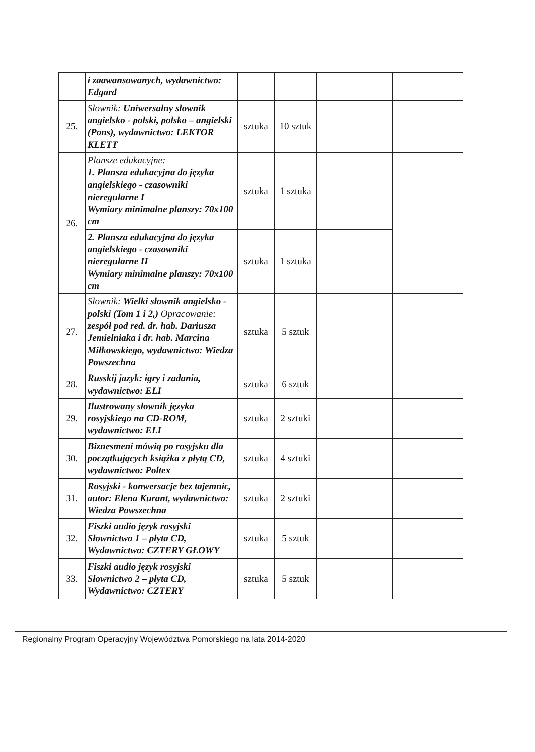| | i zaawansowanych, wydawnictwo: Edgard | | | | |
| 25. | Słownik: Uniwersalny słownik angielsko - polski, polsko – angielski (Pons), wydawnictwo: LEKTOR KLETT | sztuka | 10 sztuk | | |
| 26. | Plansze edukacyjne: 1. Plansza edukacyjna do języka angielskiego - czasowniki nieregularne I Wymiary minimalne planszy: 70x100 cm | sztuka | 1 sztuka | | |
| | 2. Plansza edukacyjna do języka angielskiego - czasowniki nieregularne II Wymiary minimalne planszy: 70x100 cm | sztuka | 1 sztuka | | |
| 27. | Słownik: Wielki słownik angielsko - polski (Tom 1 i 2,) Opracowanie: zespół pod red. dr. hab. Dariusza Jemielniaka i dr. hab. Marcina Miłkowskiego, wydawnictwo: Wiedza Powszechna | sztuka | 5 sztuk | | |
| 28. | Russkij jazyk: igry i zadania, wydawnictwo: ELI | sztuka | 6 sztuk | | |
| 29. | Ilustrowany słownik języka rosyjskiego na CD-ROM, wydawnictwo: ELI | sztuka | 2 sztuki | | |
| 30. | Biznesmeni mówią po rosyjsku dla początkujących książka z płytą CD, wydawnictwo: Poltex | sztuka | 4 sztuki | | |
| 31. | Rosyjski - konwersacje bez tajemnic, autor: Elena Kurant, wydawnictwo: Wiedza Powszechna | sztuka | 2 sztuki | | |
| 32. | Fiszki audio język rosyjski Słownictwo 1 – płyta CD, Wydawnictwo: CZTERY GŁOWY | sztuka | 5 sztuk | | |
| 33. | Fiszki audio język rosyjski Słownictwo 2 – płyta CD, Wydawnictwo: CZTERY | sztuka | 5 sztuk | | |
Regionalny Program Operacyjny Województwa Pomorskiego na lata 2014-2020